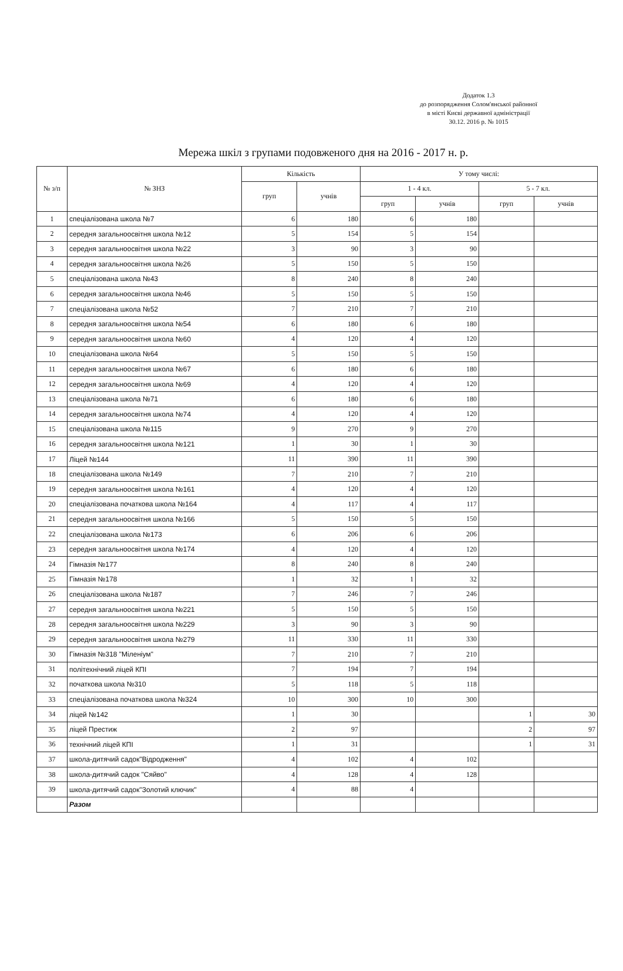Додаток 1.3
до розпорядження Солом'янської районної
в місті Києві державної адміністрації
30.12. 2016 р. № 1015
Мережа шкіл з групами подовженого дня на 2016 - 2017 н. р.
| № з/п | № ЗНЗ | Кількість | | У тому числі: | | | |
| --- | --- | --- | --- | --- | --- | --- | --- |
| | | груп | учнів | 1 - 4 кл. | | 5 - 7 кл. | |
| | | | | груп | учнів | груп | учнів |
| 1 | спеціалізована школа №7 | 6 | 180 | 6 | 180 | | |
| 2 | середня загальноосвітня школа №12 | 5 | 154 | 5 | 154 | | |
| 3 | середня загальноосвітня школа №22 | 3 | 90 | 3 | 90 | | |
| 4 | середня загальноосвітня школа №26 | 5 | 150 | 5 | 150 | | |
| 5 | спеціалізована школа №43 | 8 | 240 | 8 | 240 | | |
| 6 | середня загальноосвітня школа №46 | 5 | 150 | 5 | 150 | | |
| 7 | спеціалізована школа №52 | 7 | 210 | 7 | 210 | | |
| 8 | середня загальноосвітня школа №54 | 6 | 180 | 6 | 180 | | |
| 9 | середня загальноосвітня школа №60 | 4 | 120 | 4 | 120 | | |
| 10 | спеціалізована школа №64 | 5 | 150 | 5 | 150 | | |
| 11 | середня загальноосвітня школа №67 | 6 | 180 | 6 | 180 | | |
| 12 | середня загальноосвітня школа №69 | 4 | 120 | 4 | 120 | | |
| 13 | спеціалізована школа №71 | 6 | 180 | 6 | 180 | | |
| 14 | середня загальноосвітня школа №74 | 4 | 120 | 4 | 120 | | |
| 15 | спеціалізована школа №115 | 9 | 270 | 9 | 270 | | |
| 16 | середня загальноосвітня школа №121 | 1 | 30 | 1 | 30 | | |
| 17 | Ліцей №144 | 11 | 390 | 11 | 390 | | |
| 18 | спеціалізована школа №149 | 7 | 210 | 7 | 210 | | |
| 19 | середня загальноосвітня школа №161 | 4 | 120 | 4 | 120 | | |
| 20 | спеціалізована початкова школа №164 | 4 | 117 | 4 | 117 | | |
| 21 | середня загальноосвітня школа №166 | 5 | 150 | 5 | 150 | | |
| 22 | спеціалізована школа №173 | 6 | 206 | 6 | 206 | | |
| 23 | середня загальноосвітня школа №174 | 4 | 120 | 4 | 120 | | |
| 24 | Гімназія №177 | 8 | 240 | 8 | 240 | | |
| 25 | Гімназія №178 | 1 | 32 | 1 | 32 | | |
| 26 | спеціалізована школа №187 | 7 | 246 | 7 | 246 | | |
| 27 | середня загальноосвітня школа №221 | 5 | 150 | 5 | 150 | | |
| 28 | середня загальноосвітня школа №229 | 3 | 90 | 3 | 90 | | |
| 29 | середня загальноосвітня школа №279 | 11 | 330 | 11 | 330 | | |
| 30 | Гімназія №318 "Міленіум" | 7 | 210 | 7 | 210 | | |
| 31 | політехнічний ліцей КПІ | 7 | 194 | 7 | 194 | | |
| 32 | початкова школа №310 | 5 | 118 | 5 | 118 | | |
| 33 | спеціалізована початкова школа №324 | 10 | 300 | 10 | 300 | | |
| 34 | ліцей №142 | 1 | 30 | | | 1 | 30 |
| 35 | ліцей Престиж | 2 | 97 | | | 2 | 97 |
| 36 | технічний ліцей КПІ | 1 | 31 | | | 1 | 31 |
| 37 | школа-дитячий садок"Відродження" | 4 | 102 | 4 | 102 | | |
| 38 | школа-дитячий садок "Сяйво" | 4 | 128 | 4 | 128 | | |
| 39 | школа-дитячий садок"Золотий ключик" | 4 | 88 | 4 | | | |
| | Разом | | | | | | |